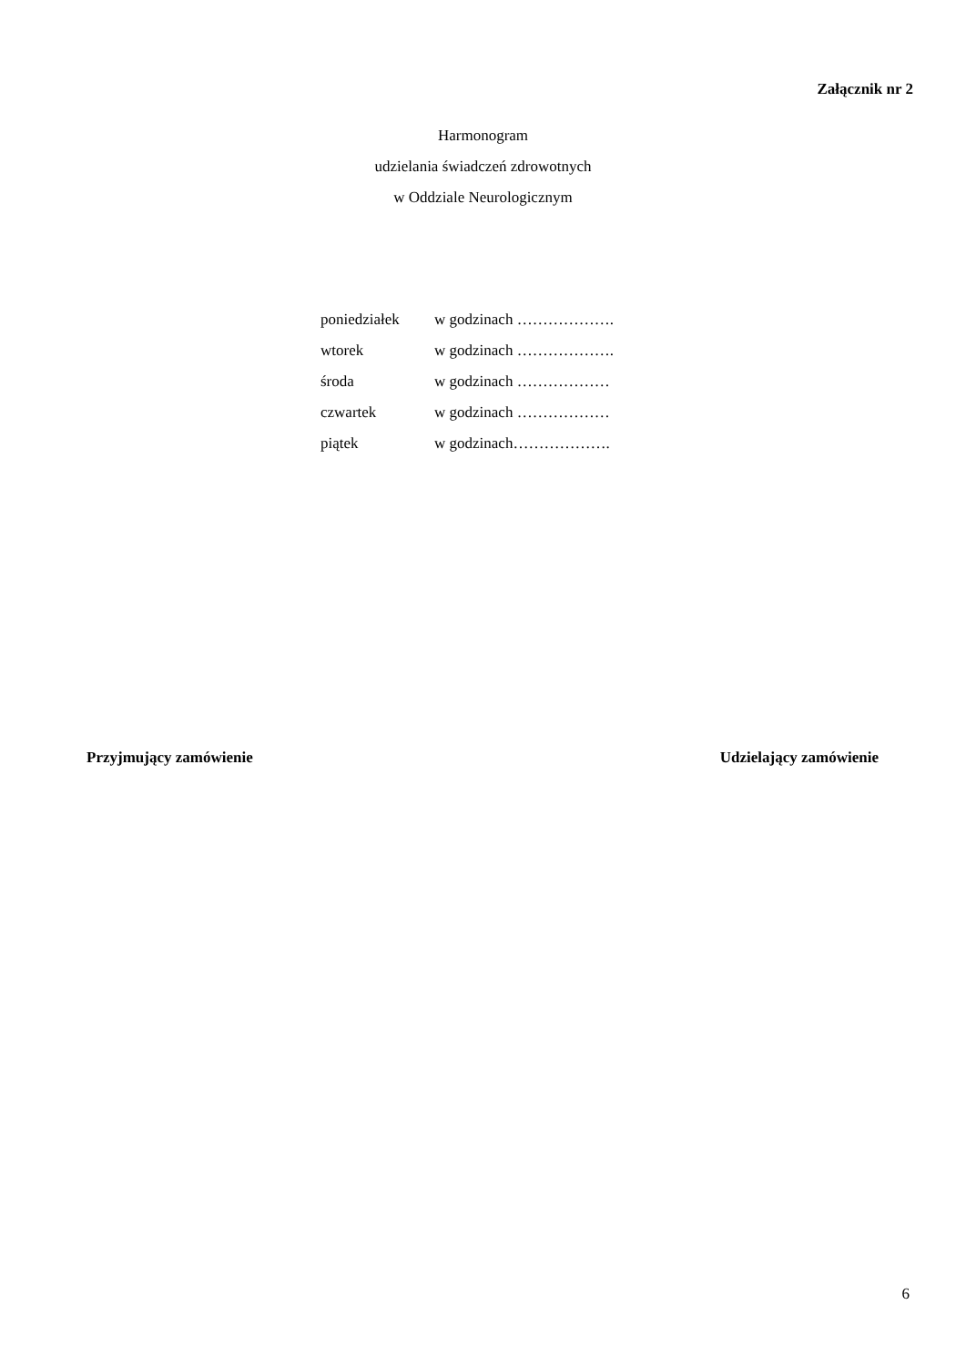Załącznik nr 2
Harmonogram
udzielania świadczeń zdrowotnych
w Oddziale Neurologicznym
poniedziałek w godzinach ……………….
wtorek w godzinach ……………….
środa w godzinach ………………
czwartek w godzinach ………………
piątek w godzinach……………….
Przyjmujący zamówienie Udzielający zamówienie
6